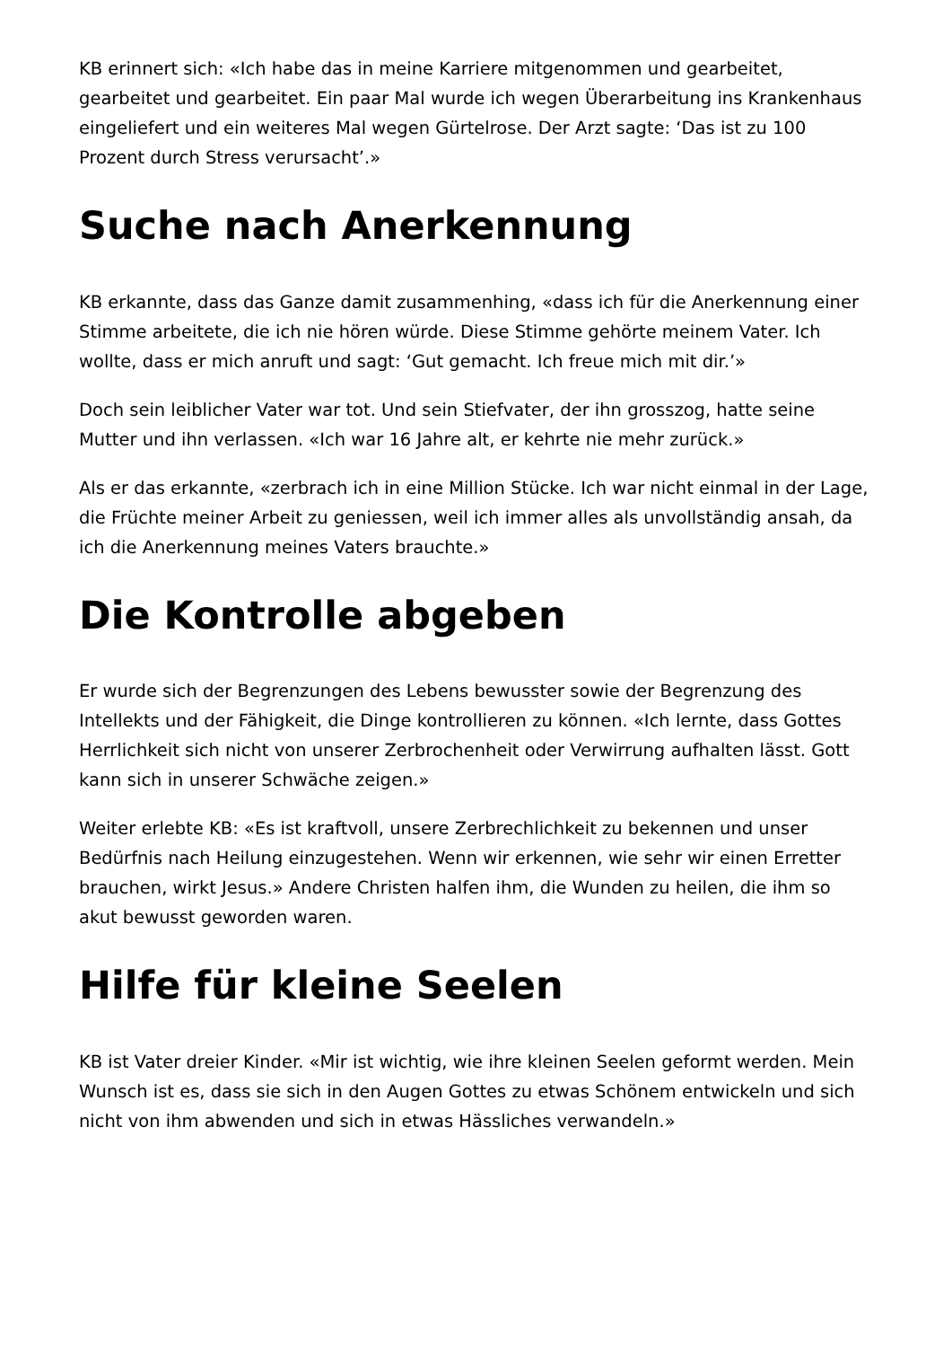KB erinnert sich: «Ich habe das in meine Karriere mitgenommen und gearbeitet, gearbeitet und gearbeitet. Ein paar Mal wurde ich wegen Überarbeitung ins Krankenhaus eingeliefert und ein weiteres Mal wegen Gürtelrose. Der Arzt sagte: ‘Das ist zu 100 Prozent durch Stress verursacht’.»
Suche nach Anerkennung
KB erkannte, dass das Ganze damit zusammenhing, «dass ich für die Anerkennung einer Stimme arbeitete, die ich nie hören würde. Diese Stimme gehörte meinem Vater. Ich wollte, dass er mich anruft und sagt: ‘Gut gemacht. Ich freue mich mit dir.’»
Doch sein leiblicher Vater war tot. Und sein Stiefvater, der ihn grosszog, hatte seine Mutter und ihn verlassen. «Ich war 16 Jahre alt, er kehrte nie mehr zurück.»
Als er das erkannte, «zerbrach ich in eine Million Stücke. Ich war nicht einmal in der Lage, die Früchte meiner Arbeit zu geniessen, weil ich immer alles als unvollständig ansah, da ich die Anerkennung meines Vaters brauchte.»
Die Kontrolle abgeben
Er wurde sich der Begrenzungen des Lebens bewusster sowie der Begrenzung des Intellekts und der Fähigkeit, die Dinge kontrollieren zu können. «Ich lernte, dass Gottes Herrlichkeit sich nicht von unserer Zerbrochenheit oder Verwirrung aufhalten lässt. Gott kann sich in unserer Schwäche zeigen.»
Weiter erlebte KB: «Es ist kraftvoll, unsere Zerbrechlichkeit zu bekennen und unser Bedürfnis nach Heilung einzugestehen. Wenn wir erkennen, wie sehr wir einen Erretter brauchen, wirkt Jesus.» Andere Christen halfen ihm, die Wunden zu heilen, die ihm so akut bewusst geworden waren.
Hilfe für kleine Seelen
KB ist Vater dreier Kinder. «Mir ist wichtig, wie ihre kleinen Seelen geformt werden. Mein Wunsch ist es, dass sie sich in den Augen Gottes zu etwas Schönem entwickeln und sich nicht von ihm abwenden und sich in etwas Hässliches verwandeln.»